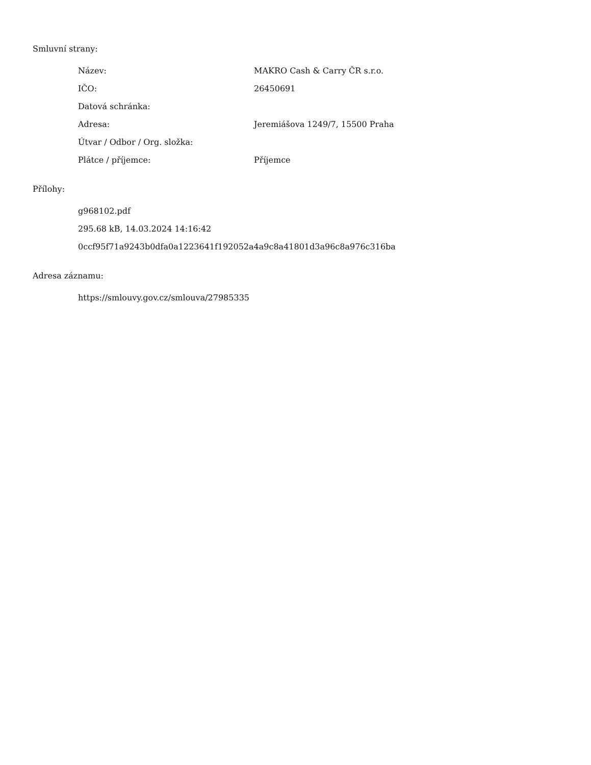Smluvní strany:
| Název: | MAKRO Cash & Carry ČR s.r.o. |
| IČO: | 26450691 |
| Datová schránka: | |
| Adresa: | Jeremiášova 1249/7, 15500 Praha |
| Útvar / Odbor / Org. složka: | |
| Plátce / příjemce: | Příjemce |
Přílohy:
g968102.pdf
295.68 kB, 14.03.2024 14:16:42
0ccf95f71a9243b0dfa0a1223641f192052a4a9c8a41801d3a96c8a976c316ba
Adresa záznamu:
https://smlouvy.gov.cz/smlouva/27985335